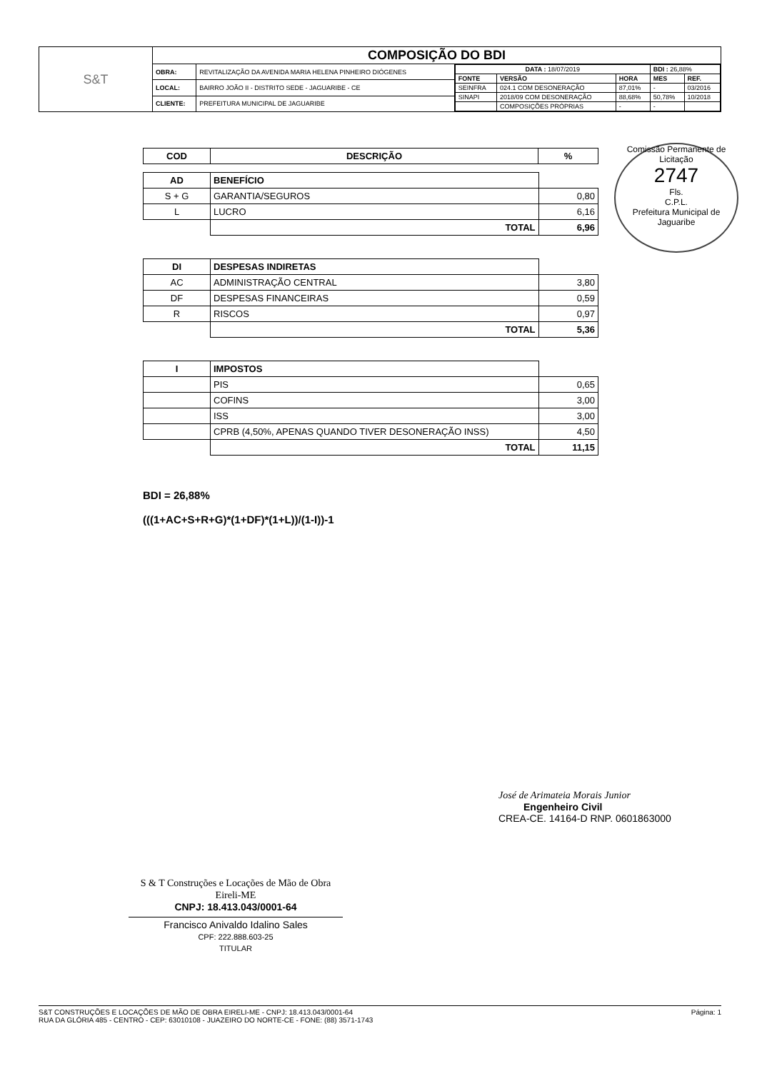| S&T | COMPOSIÇÃO DO BDI | | |
| | OBRA: | REVITALIZAÇÃO DA AVENIDA MARIA HELENA PINHEIRO DIÓGENES | / DATA : 18/07/2019 / / / BDI : 26,88% / / / FONTE / VERSÃO / HORA / MES / REF. / / SEINFRA / 024.1 COM DESONERAÇÃO / 87,01% / - / 03/2016 / / SINAPI / 2018/09 COM DESONERAÇÃO / 88,68% / 50,78% / 10/2018 / / / COMPOSIÇÕES PRÓPRIAS / - / - / / |
| | LOCAL: | BAIRRO JOÃO II - DISTRITO SEDE - JAGUARIBE - CE | |
| | CLIENTE: | PREFEITURA MUNICIPAL DE JAGUARIBE | |
Comissão Permanente de Licitação
2747
Fls.
C.P.L.
Prefeitura Municipal de Jaguaribe
| COD | DESCRIÇÃO | % |
| AD | BENEFÍCIO | |
| S + G | GARANTIA/SEGUROS | 0,80 |
| L | LUCRO | 6,16 |
| | TOTAL | 6,96 |
| DI | DESPESAS INDIRETAS | |
| AC | ADMINISTRAÇÃO CENTRAL | 3,80 |
| DF | DESPESAS FINANCEIRAS | 0,59 |
| R | RISCOS | 0,97 |
| | TOTAL | 5,36 |
| I | IMPOSTOS | |
| | PIS | 0,65 |
| | COFINS | 3,00 |
| | ISS | 3,00 |
| | CPRB (4,50%, APENAS QUANDO TIVER DESONERAÇÃO INSS) | 4,50 |
| | TOTAL | 11,15 |
BDI = 26,88%
(((1+AC+S+R+G)*(1+DF)*(1+L))/(1-I))-1
José de Arimateia Morais Junior
Engenheiro Civil
CREA-CE. 14164-D RNP. 0601863000
S & T Construções e Locações de Mão de Obra Eireli-ME
CNPJ: 18.413.043/0001-64
Francisco Anivaldo Idalino Sales
CPF: 222.888.603-25
TITULAR
S&T CONSTRUÇÕES E LOCAÇÕES DE MÃO DE OBRA EIRELI-ME - CNPJ: 18.413.043/0001-64
RUA DA GLÓRIA 485 - CENTRO - CEP: 63010108 - JUAZEIRO DO NORTE-CE - FONE: (88) 3571-1743
Página: 1